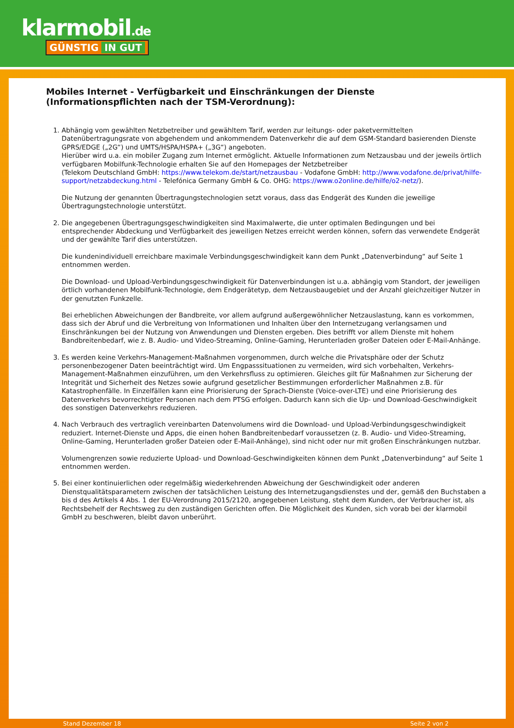klarmobil.de
GÜNSTIG IN GUT
Mobiles Internet - Verfügbarkeit und Einschränkungen der Dienste
(Informationspflichten nach der TSM-Verordnung):
1. Abhängig vom gewählten Netzbetreiber und gewähltem Tarif, werden zur leitungs- oder paketvermittelten Datenübertragungsrate von abgehendem und ankommendem Datenverkehr die auf dem GSM-Standard basierenden Dienste GPRS/EDGE („2G“) und UMTS/HSPA/HSPA+ („3G“) angeboten.
Hierüber wird u.a. ein mobiler Zugang zum Internet ermöglicht. Aktuelle Informationen zum Netzausbau und der jeweils örtlich verfügbaren Mobilfunk-Technologie erhalten Sie auf den Homepages der Netzbetreiber
(Telekom Deutschland GmbH: https://www.telekom.de/start/netzausbau - Vodafone GmbH: http://www.vodafone.de/privat/hilfe-support/netzabdeckung.html - Telefónica Germany GmbH & Co. OHG: https://www.o2online.de/hilfe/o2-netz/).
Die Nutzung der genannten Übertragungstechnologien setzt voraus, dass das Endgerät des Kunden die jeweilige Übertragungstechnologie unterstützt.
2. Die angegebenen Übertragungsgeschwindigkeiten sind Maximalwerte, die unter optimalen Bedingungen und bei entsprechender Abdeckung und Verfügbarkeit des jeweiligen Netzes erreicht werden können, sofern das verwendete Endgerät und der gewählte Tarif dies unterstützen.
Die kundenindividuell erreichbare maximale Verbindungsgeschwindigkeit kann dem Punkt „Datenverbindung“ auf Seite 1 entnommen werden.
Die Download- und Upload-Verbindungsgeschwindigkeit für Datenverbindungen ist u.a. abhängig vom Standort, der jeweiligen örtlich vorhandenen Mobilfunk-Technologie, dem Endgerätetyp, dem Netzausbaugebiet und der Anzahl gleichzeitiger Nutzer in der genutzten Funkzelle.
Bei erheblichen Abweichungen der Bandbreite, vor allem aufgrund außergewöhnlicher Netzauslastung, kann es vorkommen, dass sich der Abruf und die Verbreitung von Informationen und Inhalten über den Internetzugang verlangsamen und Einschränkungen bei der Nutzung von Anwendungen und Diensten ergeben. Dies betrifft vor allem Dienste mit hohem Bandbreitenbedarf, wie z. B. Audio- und Video-Streaming, Online-Gaming, Herunterladen großer Dateien oder E-Mail-Anhänge.
3. Es werden keine Verkehrs-Management-Maßnahmen vorgenommen, durch welche die Privatsphäre oder der Schutz personenbezogener Daten beeinträchtigt wird. Um Engpasssituationen zu vermeiden, wird sich vorbehalten, Verkehrs-Management-Maßnahmen einzuführen, um den Verkehrsfluss zu optimieren. Gleiches gilt für Maßnahmen zur Sicherung der Integrität und Sicherheit des Netzes sowie aufgrund gesetzlicher Bestimmungen erforderlicher Maßnahmen z.B. für Katastrophenfälle. In Einzelfällen kann eine Priorisierung der Sprach-Dienste (Voice-over-LTE) und eine Priorisierung des Datenverkehrs bevorrechtigter Personen nach dem PTSG erfolgen. Dadurch kann sich die Up- und Download-Geschwindigkeit des sonstigen Datenverkehrs reduzieren.
4. Nach Verbrauch des vertraglich vereinbarten Datenvolumens wird die Download- und Upload-Verbindungsgeschwindigkeit reduziert. Internet-Dienste und Apps, die einen hohen Bandbreitenbedarf voraussetzen (z. B. Audio- und Video-Streaming, Online-Gaming, Herunterladen großer Dateien oder E-Mail-Anhänge), sind nicht oder nur mit großen Einschränkungen nutzbar.
Volumengrenzen sowie reduzierte Upload- und Download-Geschwindigkeiten können dem Punkt „Datenverbindung“ auf Seite 1 entnommen werden.
5. Bei einer kontinuierlichen oder regelmäßig wiederkehrenden Abweichung der Geschwindigkeit oder anderen Dienstqualitätsparametern zwischen der tatsächlichen Leistung des Internetzugangsdienstes und der, gemäß den Buchstaben a bis d des Artikels 4 Abs. 1 der EU-Verordnung 2015/2120, angegebenen Leistung, steht dem Kunden, der Verbraucher ist, als Rechtsbehelf der Rechtsweg zu den zuständigen Gerichten offen. Die Möglichkeit des Kunden, sich vorab bei der klarmobil GmbH zu beschweren, bleibt davon unberührt.
Stand Dezember 18 Seite 2 von 2